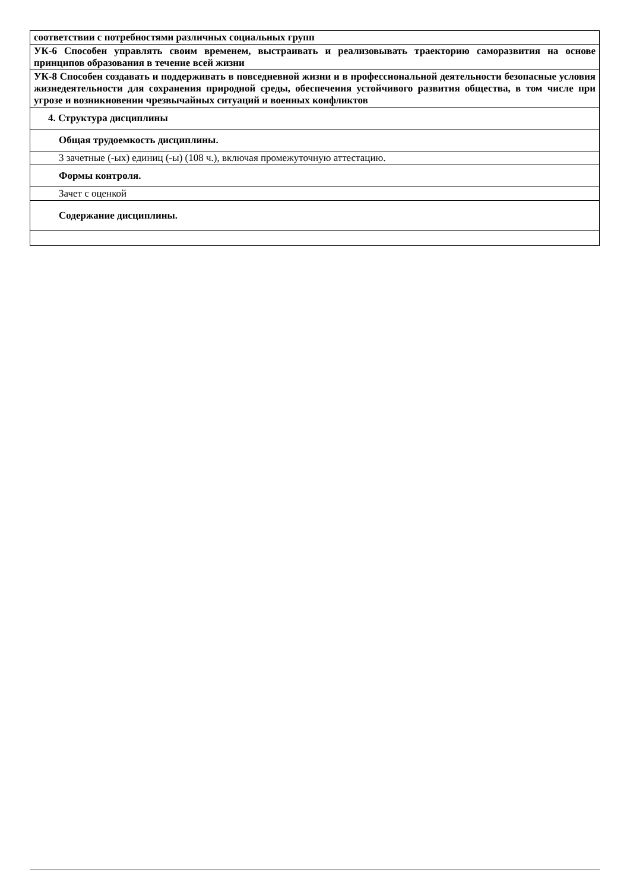| соответствии с потребностями различных социальных групп |
| УК-6 Способен управлять своим временем, выстраивать и реализовывать траекторию саморазвития на основе принципов образования в течение всей жизни |
| УК-8 Способен создавать и поддерживать в повседневной жизни и в профессиональной деятельности безопасные условия жизнедеятельности для сохранения природной среды, обеспечения устойчивого развития общества, в том числе при угрозе и возникновении чрезвычайных ситуаций и военных конфликтов |
| 4. Структура дисциплины |
| Общая трудоемкость дисциплины. |
| 3 зачетные (-ых) единиц (-ы) (108 ч.), включая промежуточную аттестацию. |
| Формы контроля. |
| Зачет с оценкой |
| Содержание дисциплины. |